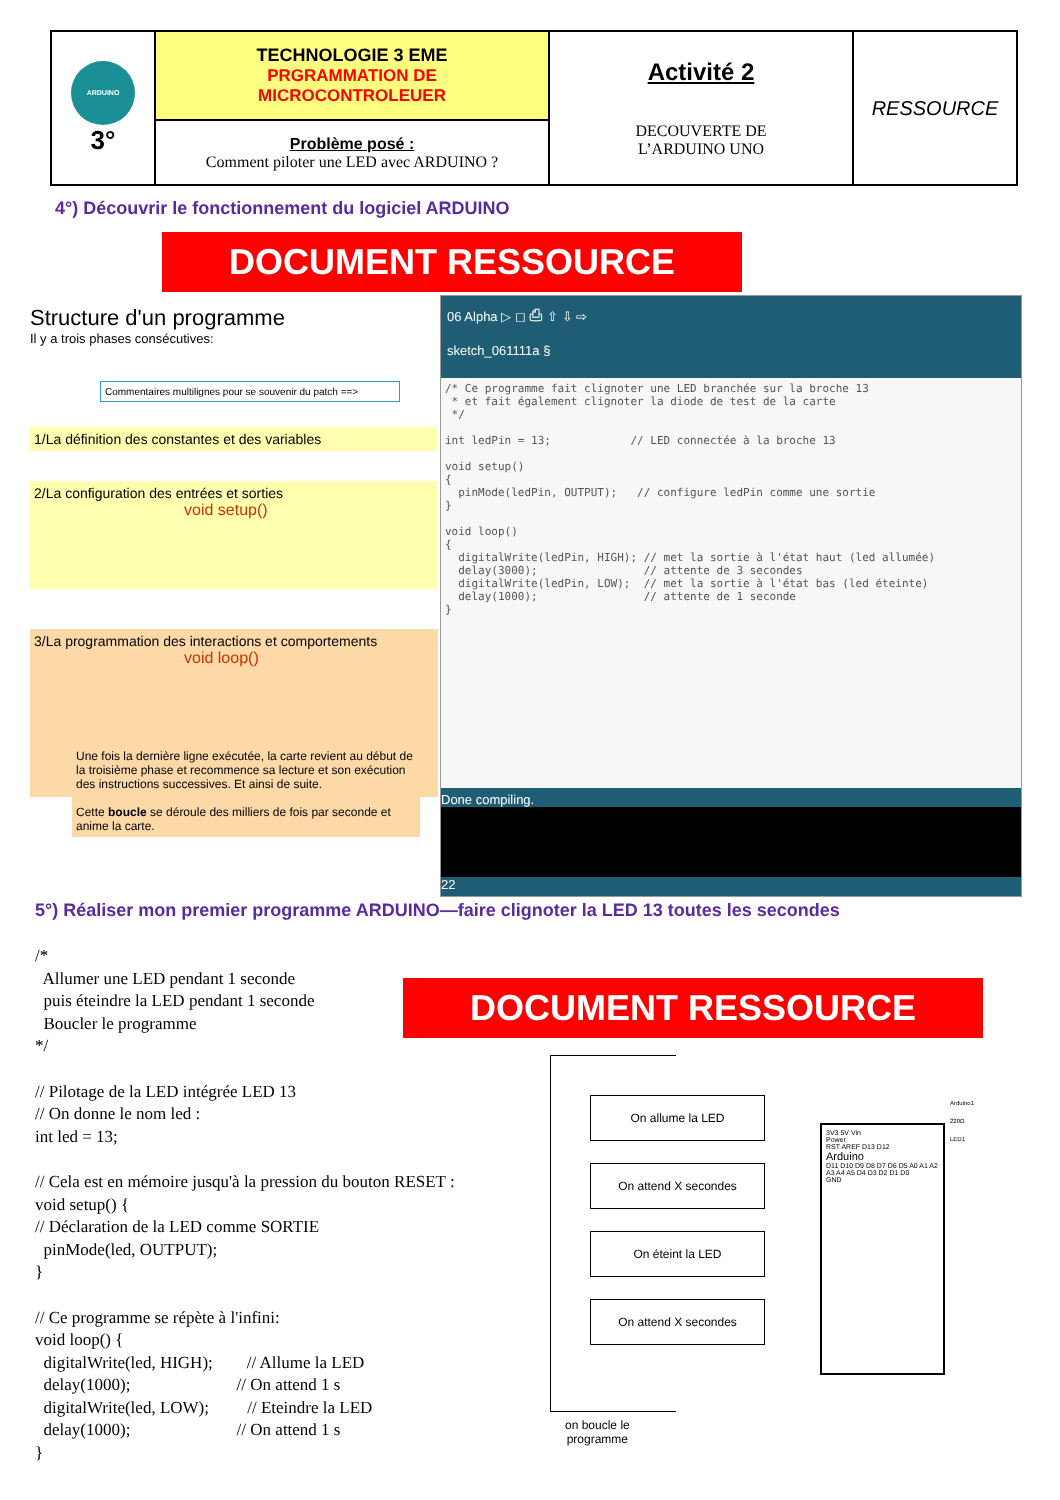| ARDUINO 3° | TECHNOLOGIE 3 EME PRGRAMMATION DE MICROCONTROLEUER | Activité 2 DECOUVERTE DE L’ARDUINO UNO | RESSOURCE |
| | Problème posé : Comment piloter une LED avec ARDUINO ? | | |
4°) Découvrir le fonctionnement du logiciel ARDUINO
DOCUMENT RESSOURCE
06 Alpha ▷ ◻ ⎙ ⇧ ⇩ ⇨
sketch_061111a §
/* Ce programme fait clignoter une LED branchée sur la broche 13
 * et fait également clignoter la diode de test de la carte
 */

int ledPin = 13;            // LED connectée à la broche 13

void setup()
{
  pinMode(ledPin, OUTPUT);   // configure ledPin comme une sortie
}

void loop()
{
  digitalWrite(ledPin, HIGH); // met la sortie à l'état haut (led allumée)
  delay(3000);                // attente de 3 secondes
  digitalWrite(ledPin, LOW);  // met la sortie à l'état bas (led éteinte)
  delay(1000);                // attente de 1 seconde
}
Done compiling.
22
Structure d'un programme
Il y a trois phases consécutives:
Commentaires multilignes pour se souvenir du patch ==>
1/La définition des constantes et des variables
2/La configuration des entrées et sorties
void setup()
3/La programmation des interactions et comportements
void loop()
Une fois la dernière ligne exécutée, la carte revient au début de la troisième phase et recommence sa lecture et son exécution des instructions successives. Et ainsi de suite.
Cette boucle se déroule des milliers de fois par seconde et anime la carte.
5°) Réaliser mon premier programme ARDUINO—faire clignoter la LED 13 toutes les secondes
/*
  Allumer une LED pendant 1 seconde
  puis éteindre la LED pendant 1 seconde
  Boucler le programme
*/

// Pilotage de la LED intégrée LED 13
// On donne le nom led :
int led = 13;

// Cela est en mémoire jusqu'à la pression du bouton RESET :
void setup() {
// Déclaration de la LED comme SORTIE
  pinMode(led, OUTPUT);
}

// Ce programme se répète à l'infini:
void loop() {
  digitalWrite(led, HIGH);        // Allume la LED
  delay(1000);                         // On attend 1 s
  digitalWrite(led, LOW);         // Eteindre la LED
  delay(1000);                         // On attend 1 s
}
DOCUMENT RESSOURCE
On allume la LED
On attend X secondes
On éteint la LED
On attend X secondes
on boucle le
programme
3V3 5V Vin
Power
RST AREF D13 D12
Arduino
D11 D10 D9 D8 D7 D6 D5 A0 A1 A2 A3 A4 A5 D4 D3 D2 D1 D0
GND
Arduino1
220Ω
LED1